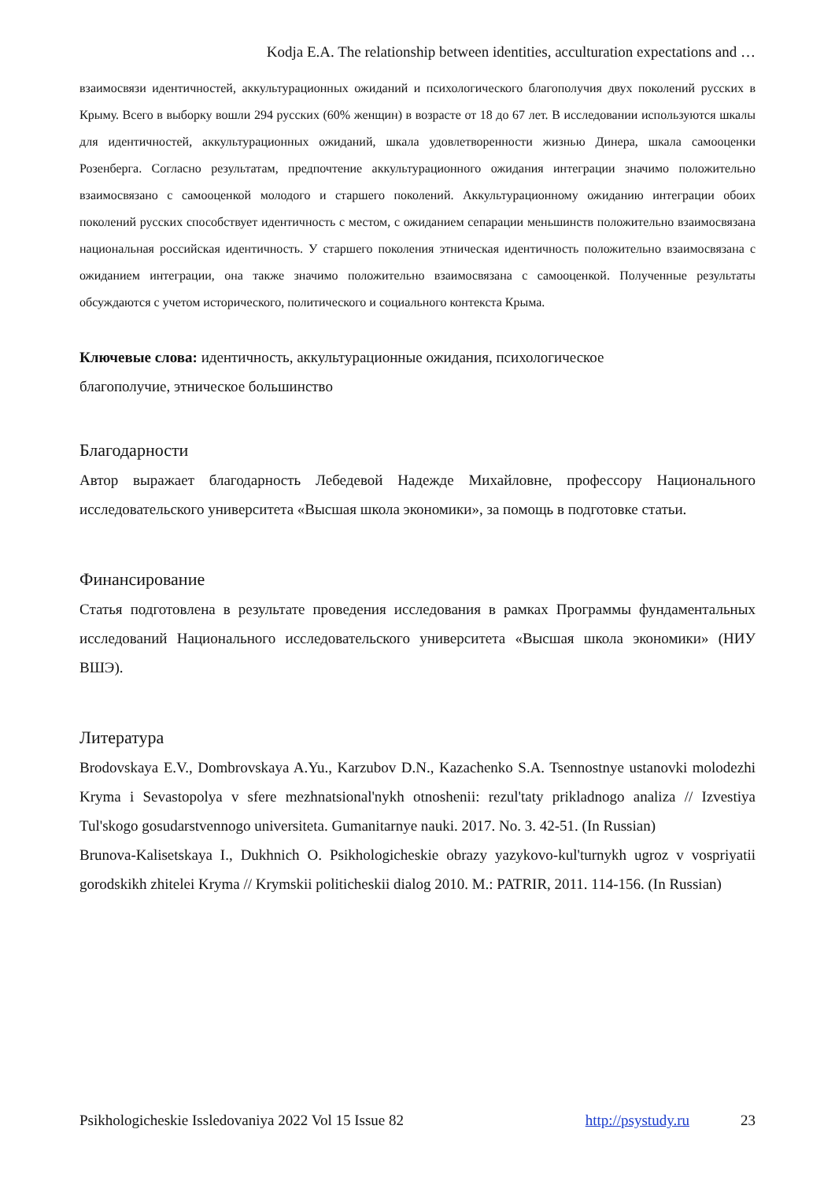Kodja E.A. The relationship between identities, acculturation expectations and …
взаимосвязи идентичностей, аккультурационных ожиданий и психологического благополучия двух поколений русских в Крыму. Всего в выборку вошли 294 русских (60% женщин) в возрасте от 18 до 67 лет. В исследовании используются шкалы для идентичностей, аккультурационных ожиданий, шкала удовлетворенности жизнью Динера, шкала самооценки Розенберга. Согласно результатам, предпочтение аккультурационного ожидания интеграции значимо положительно взаимосвязано с самооценкой молодого и старшего поколений. Аккультурационному ожиданию интеграции обоих поколений русских способствует идентичность с местом, с ожиданием сепарации меньшинств положительно взаимосвязана национальная российская идентичность. У старшего поколения этническая идентичность положительно взаимосвязана с ожиданием интеграции, она также значимо положительно взаимосвязана с самооценкой. Полученные результаты обсуждаются с учетом исторического, политического и социального контекста Крыма.
Ключевые слова: идентичность, аккультурационные ожидания, психологическое
благополучие, этническое большинство
Благодарности
Автор выражает благодарность Лебедевой Надежде Михайловне, профессору Национального исследовательского университета «Высшая школа экономики», за помощь в подготовке статьи.
Финансирование
Статья подготовлена в результате проведения исследования в рамках Программы фундаментальных исследований Национального исследовательского университета «Высшая школа экономики» (НИУ ВШЭ).
Литература
Brodovskaya E.V., Dombrovskaya A.Yu., Karzubov D.N., Kazachenko S.A. Tsennostnye ustanovki molodezhi Kryma i Sevastopolya v sfere mezhnatsional'nykh otnoshenii: rezul'taty prikladnogo analiza // Izvestiya Tul'skogo gosudarstvennogo universiteta. Gumanitarnye nauki. 2017. No. 3. 42-51. (In Russian)
Brunova-Kalisetskaya I., Dukhnich O. Psikhologicheskie obrazy yazykovo-kul'turnykh ugroz v vospriyatii gorodskikh zhitelei Kryma // Krymskii politicheskii dialog 2010. M.: PATRIR, 2011. 114-156. (In Russian)
Psikhologicheskie Issledovaniya 2022 Vol 15 Issue 82 http://psystudy.ru 23